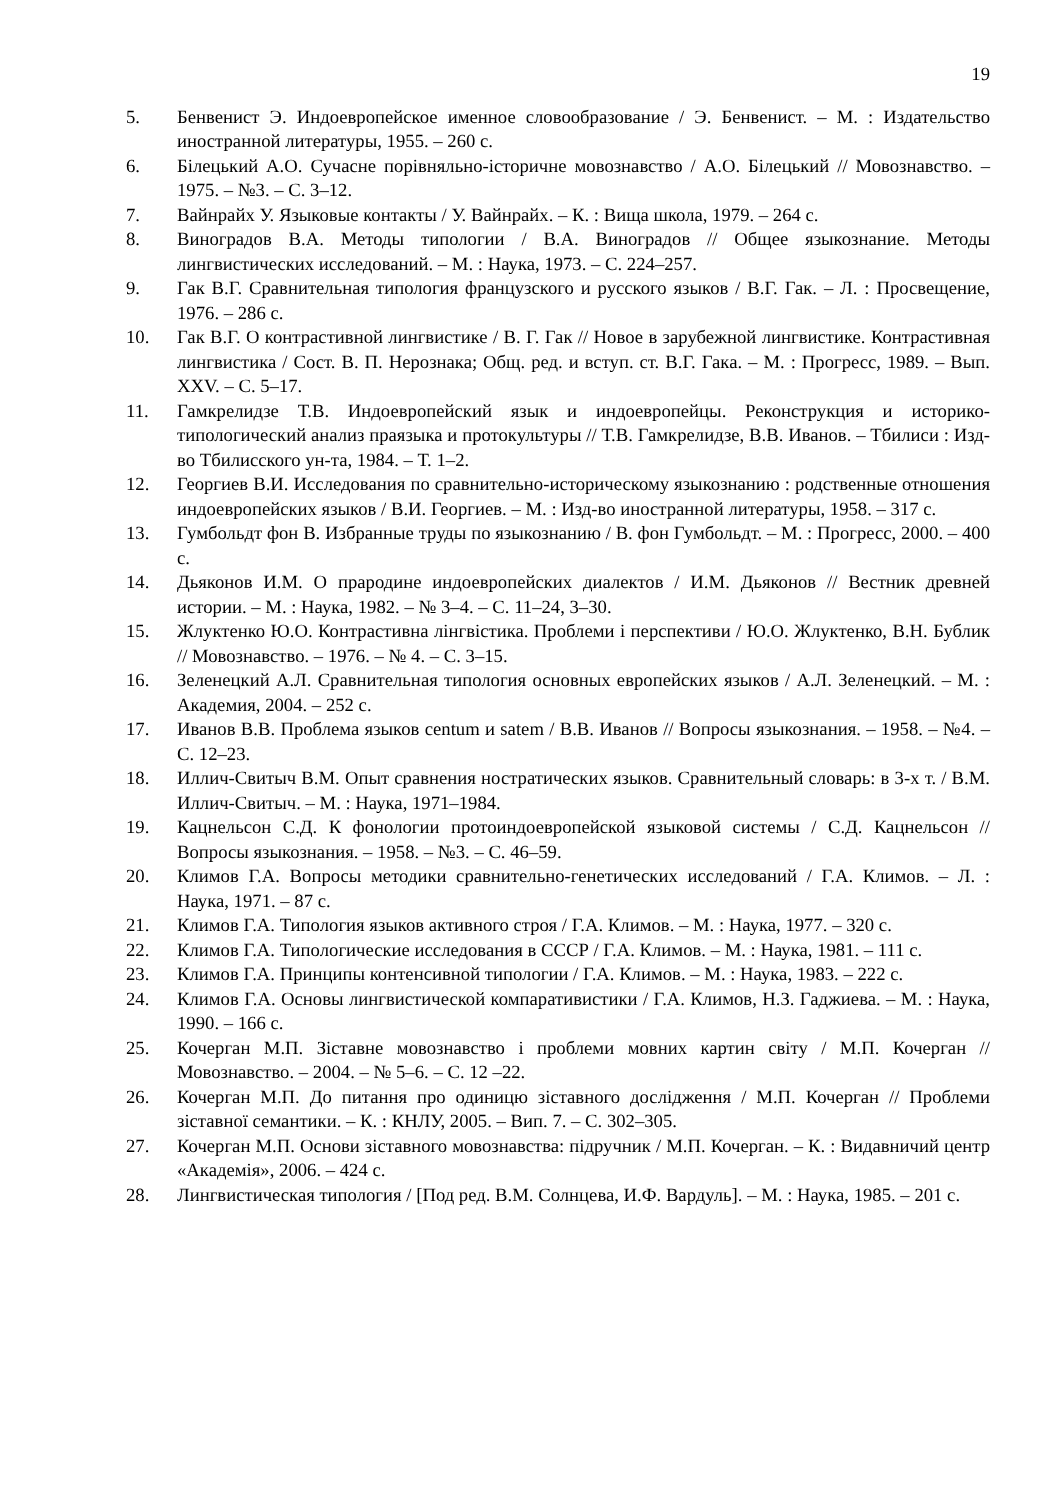19
5. Бенвенист Э. Индоевропейское именное словообразование / Э. Бенвенист. – М. : Издательство иностранной литературы, 1955. – 260 с.
6. Білецький А.О. Сучасне порівняльно-історичне мовознавство / А.О. Білецький // Мовознавство. – 1975. – №3. – С. 3–12.
7. Вайнрайх У. Языковые контакты / У. Вайнрайх. – К. : Вища школа, 1979. – 264 с.
8. Виноградов В.А. Методы типологии / В.А. Виноградов // Общее языкознание. Методы лингвистических исследований. – М. : Наука, 1973. – С. 224–257.
9. Гак В.Г. Сравнительная типология французского и русского языков / В.Г. Гак. – Л. : Просвещение, 1976. – 286 с.
10. Гак В.Г. О контрастивной лингвистике / В. Г. Гак // Новое в зарубежной лингвистике. Контрастивная лингвистика / Сост. В. П. Нерознака; Общ. ред. и вступ. ст. В.Г. Гака. – М. : Прогресс, 1989. – Вып. XXV. – С. 5–17.
11. Гамкрелидзе Т.В. Индоевропейский язык и индоевропейцы. Реконструкция и историко-типологический анализ праязыка и протокультуры // Т.В. Гамкрелидзе, В.В. Иванов. – Тбилиси : Изд-во Тбилисского ун-та, 1984. – Т. 1–2.
12. Георгиев В.И. Исследования по сравнительно-историческому языкознанию : родственные отношения индоевропейских языков / В.И. Георгиев. – М. : Изд-во иностранной литературы, 1958. – 317 с.
13. Гумбольдт фон В. Избранные труды по языкознанию / В. фон Гумбольдт. – М. : Прогресс, 2000. – 400 с.
14. Дьяконов И.М. О прародине индоевропейских диалектов / И.М. Дьяконов // Вестник древней истории. – М. : Наука, 1982. – № 3–4. – С. 11–24, 3–30.
15. Жлуктенко Ю.О. Контрастивна лінгвістика. Проблеми і перспективи / Ю.О. Жлуктенко, В.Н. Бублик // Мовознавство. – 1976. – № 4. – С. 3–15.
16. Зеленецкий А.Л. Сравнительная типология основных европейских языков / А.Л. Зеленецкий. – М. : Академия, 2004. – 252 с.
17. Иванов В.В. Проблема языков centum и satem / В.В. Иванов // Вопросы языкознания. – 1958. – №4. – С. 12–23.
18. Иллич-Свитыч В.М. Опыт сравнения ностратических языков. Сравнительный словарь: в 3-х т. / В.М. Иллич-Свитыч. – М. : Наука, 1971–1984.
19. Кацнельсон С.Д. К фонологии протоиндоевропейской языковой системы / С.Д. Кацнельсон // Вопросы языкознания. – 1958. – №3. – С. 46–59.
20. Климов Г.А. Вопросы методики сравнительно-генетических исследований / Г.А. Климов. – Л. : Наука, 1971. – 87 с.
21. Климов Г.А. Типология языков активного строя / Г.А. Климов. – М. : Наука, 1977. – 320 с.
22. Климов Г.А. Типологические исследования в СССР / Г.А. Климов. – М. : Наука, 1981. – 111 с.
23. Климов Г.А. Принципы контенсивной типологии / Г.А. Климов. – М. : Наука, 1983. – 222 с.
24. Климов Г.А. Основы лингвистической компаративистики / Г.А. Климов, Н.З. Гаджиева. – М. : Наука, 1990. – 166 с.
25. Кочерган М.П. Зіставне мовознавство і проблеми мовних картин світу / М.П. Кочерган // Мовознавство. – 2004. – № 5–6. – С. 12 –22.
26. Кочерган М.П. До питання про одиницю зіставного дослідження / М.П. Кочерган // Проблеми зіставної семантики. – К. : КНЛУ, 2005. – Вип. 7. – С. 302–305.
27. Кочерган М.П. Основи зіставного мовознавства: підручник / М.П. Кочерган. – К. : Видавничий центр «Академія», 2006. – 424 с.
28. Лингвистическая типология / [Под ред. В.М. Солнцева, И.Ф. Вардуль]. – М. : Наука, 1985. – 201 с.